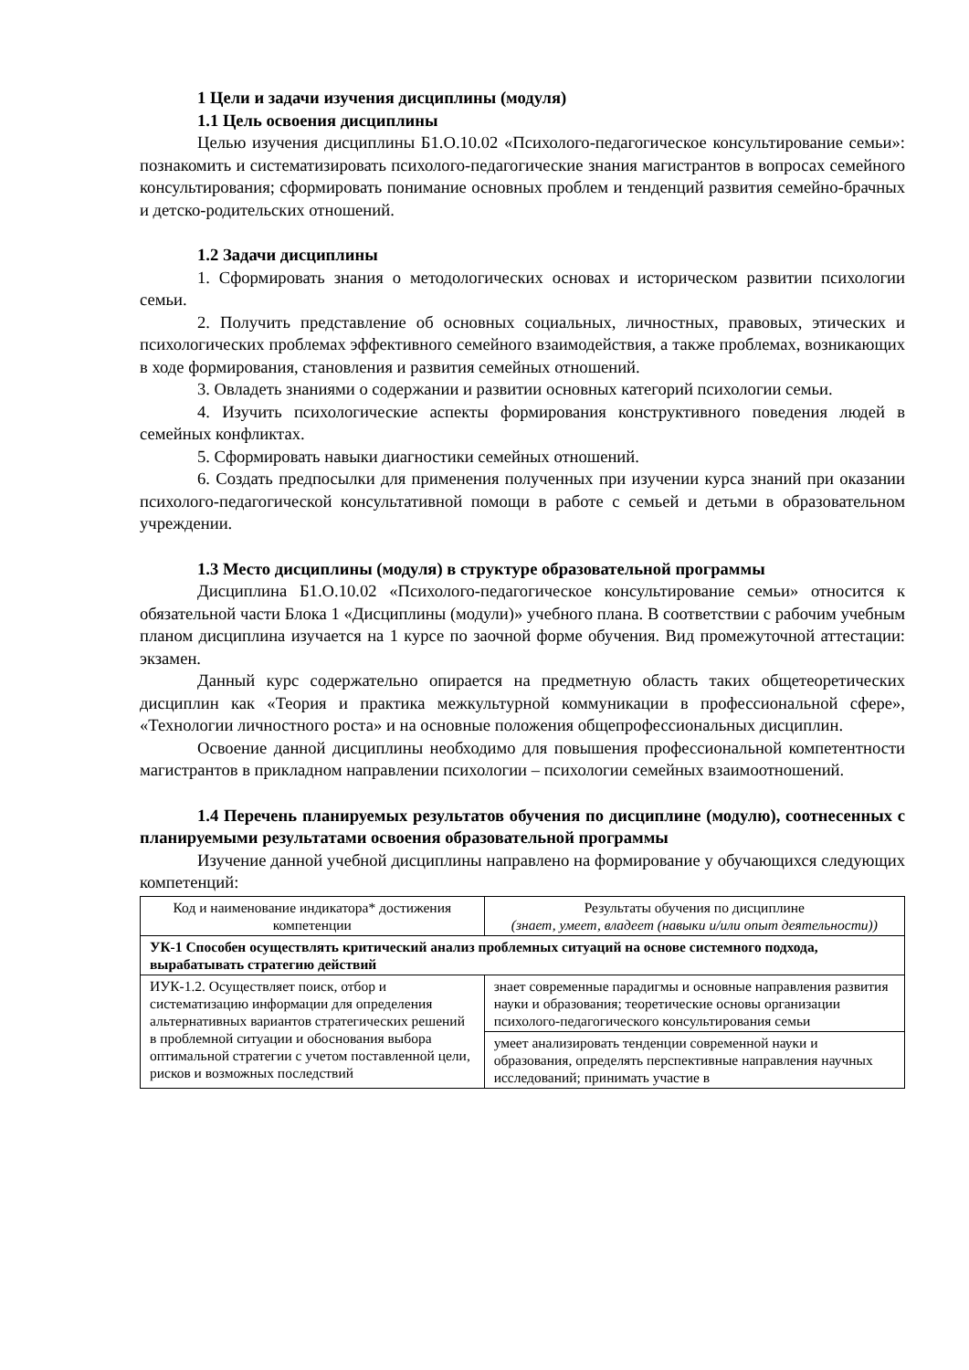1 Цели и задачи изучения дисциплины (модуля)
1.1 Цель освоения дисциплины
Целью изучения дисциплины Б1.О.10.02 «Психолого-педагогическое консультирование семьи»: познакомить и систематизировать психолого-педагогические знания магистрантов в вопросах семейного консультирования; сформировать понимание основных проблем и тенденций развития семейно-брачных и детско-родительских отношений.
1.2 Задачи дисциплины
1. Сформировать знания о методологических основах и историческом развитии психологии семьи.
2. Получить представление об основных социальных, личностных, правовых, этических и психологических проблемах эффективного семейного взаимодействия, а также проблемах, возникающих в ходе формирования, становления и развития семейных отношений.
3. Овладеть знаниями о содержании и развитии основных категорий психологии семьи.
4. Изучить психологические аспекты формирования конструктивного поведения людей в семейных конфликтах.
5. Сформировать навыки диагностики семейных отношений.
6. Создать предпосылки для применения полученных при изучении курса знаний при оказании психолого-педагогической консультативной помощи в работе с семьей и детьми в образовательном учреждении.
1.3 Место дисциплины (модуля) в структуре образовательной программы
Дисциплина Б1.О.10.02 «Психолого-педагогическое консультирование семьи» относится к обязательной части Блока 1 «Дисциплины (модули)» учебного плана. В соответствии с рабочим учебным планом дисциплина изучается на 1 курсе по заочной форме обучения. Вид промежуточной аттестации: экзамен.
Данный курс содержательно опирается на предметную область таких общетеоретических дисциплин как «Теория и практика межкультурной коммуникации в профессиональной сфере», «Технологии личностного роста» и на основные положения общепрофессиональных дисциплин.
Освоение данной дисциплины необходимо для повышения профессиональной компетентности магистрантов в прикладном направлении психологии – психологии семейных взаимоотношений.
1.4 Перечень планируемых результатов обучения по дисциплине (модулю), соотнесенных с планируемыми результатами освоения образовательной программы
Изучение данной учебной дисциплины направлено на формирование у обучающихся следующих компетенций:
| Код и наименование индикатора* достижения компетенции | Результаты обучения по дисциплине (знает, умеет, владеет (навыки и/или опыт деятельности)) |
| --- | --- |
| УК-1 Способен осуществлять критический анализ проблемных ситуаций на основе системного подхода, вырабатывать стратегию действий | |
| ИУК-1.2. Осуществляет поиск, отбор и систематизацию информации для определения альтернативных вариантов стратегических решений в проблемной ситуации и обоснования выбора оптимальной стратегии с учетом поставленной цели, рисков и возможных последствий | знает современные парадигмы и основные направления развития науки и образования; теоретические основы организации психолого-педагогического консультирования семьи |
| | умеет анализировать тенденции современной науки и образования, определять перспективные направления научных исследований; принимать участие в |